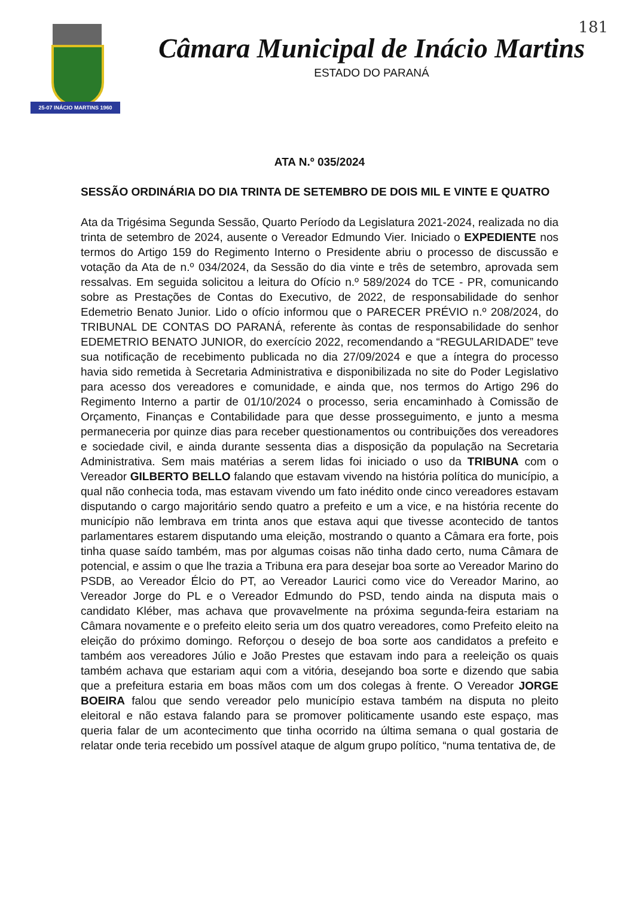25-07 INÁCIO MARTINS 1960
181
Câmara Municipal de Inácio Martins
ESTADO DO PARANÁ
ATA N.º 035/2024
SESSÃO ORDINÁRIA DO DIA TRINTA DE SETEMBRO DE DOIS MIL E VINTE E QUATRO
Ata da Trigésima Segunda Sessão, Quarto Período da Legislatura 2021-2024, realizada no dia trinta de setembro de 2024, ausente o Vereador Edmundo Vier. Iniciado o EXPEDIENTE nos termos do Artigo 159 do Regimento Interno o Presidente abriu o processo de discussão e votação da Ata de n.º 034/2024, da Sessão do dia vinte e três de setembro, aprovada sem ressalvas. Em seguida solicitou a leitura do Ofício n.º 589/2024 do TCE - PR, comunicando sobre as Prestações de Contas do Executivo, de 2022, de responsabilidade do senhor Edemetrio Benato Junior. Lido o ofício informou que o PARECER PRÉVIO n.º 208/2024, do TRIBUNAL DE CONTAS DO PARANÁ, referente às contas de responsabilidade do senhor EDEMETRIO BENATO JUNIOR, do exercício 2022, recomendando a “REGULARIDADE” teve sua notificação de recebimento publicada no dia 27/09/2024 e que a íntegra do processo havia sido remetida à Secretaria Administrativa e disponibilizada no site do Poder Legislativo para acesso dos vereadores e comunidade, e ainda que, nos termos do Artigo 296 do Regimento Interno a partir de 01/10/2024 o processo, seria encaminhado à Comissão de Orçamento, Finanças e Contabilidade para que desse prosseguimento, e junto a mesma permaneceria por quinze dias para receber questionamentos ou contribuições dos vereadores e sociedade civil, e ainda durante sessenta dias a disposição da população na Secretaria Administrativa. Sem mais matérias a serem lidas foi iniciado o uso da TRIBUNA com o Vereador GILBERTO BELLO falando que estavam vivendo na história política do município, a qual não conhecia toda, mas estavam vivendo um fato inédito onde cinco vereadores estavam disputando o cargo majoritário sendo quatro a prefeito e um a vice, e na história recente do município não lembrava em trinta anos que estava aqui que tivesse acontecido de tantos parlamentares estarem disputando uma eleição, mostrando o quanto a Câmara era forte, pois tinha quase saído também, mas por algumas coisas não tinha dado certo, numa Câmara de potencial, e assim o que lhe trazia a Tribuna era para desejar boa sorte ao Vereador Marino do PSDB, ao Vereador Élcio do PT, ao Vereador Laurici como vice do Vereador Marino, ao Vereador Jorge do PL e o Vereador Edmundo do PSD, tendo ainda na disputa mais o candidato Kléber, mas achava que provavelmente na próxima segunda-feira estariam na Câmara novamente e o prefeito eleito seria um dos quatro vereadores, como Prefeito eleito na eleição do próximo domingo. Reforçou o desejo de boa sorte aos candidatos a prefeito e também aos vereadores Júlio e João Prestes que estavam indo para a reeleição os quais também achava que estariam aqui com a vitória, desejando boa sorte e dizendo que sabia que a prefeitura estaria em boas mãos com um dos colegas à frente. O Vereador JORGE BOEIRA falou que sendo vereador pelo município estava também na disputa no pleito eleitoral e não estava falando para se promover politicamente usando este espaço, mas queria falar de um acontecimento que tinha ocorrido na última semana o qual gostaria de relatar onde teria recebido um possível ataque de algum grupo político, “numa tentativa de, de